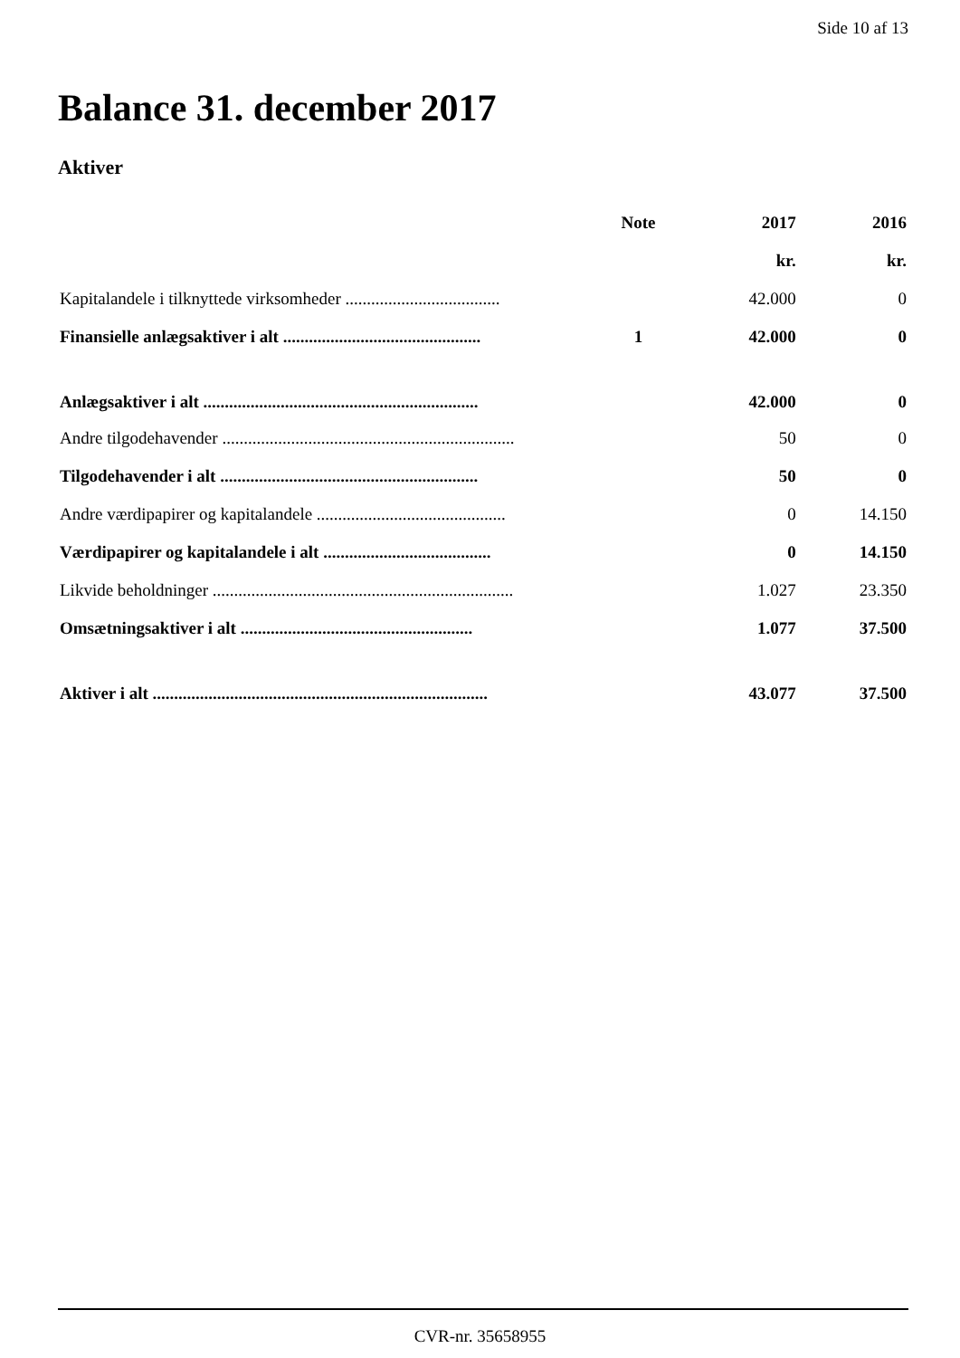Side 10 af 13
Balance 31. december 2017
Aktiver
| | Note | 2017 | 2016 |
| --- | --- | --- | --- |
| | | kr. | kr. |
| Kapitalandele i tilknyttede virksomheder .................................... | | 42.000 | 0 |
| Finansielle anlægsaktiver i alt .............................................. | 1 | 42.000 | 0 |
| Anlægsaktiver i alt ................................................................ | | 42.000 | 0 |
| Andre tilgodehavender .................................................................... | | 50 | 0 |
| Tilgodehavender i alt ............................................................ | | 50 | 0 |
| Andre værdipapirer og kapitalandele ............................................ | | 0 | 14.150 |
| Værdipapirer og kapitalandele i alt ....................................... | | 0 | 14.150 |
| Likvide beholdninger ...................................................................... | | 1.027 | 23.350 |
| Omsætningsaktiver i alt ...................................................... | | 1.077 | 37.500 |
| Aktiver i alt .............................................................................. | | 43.077 | 37.500 |
CVR-nr. 35658955